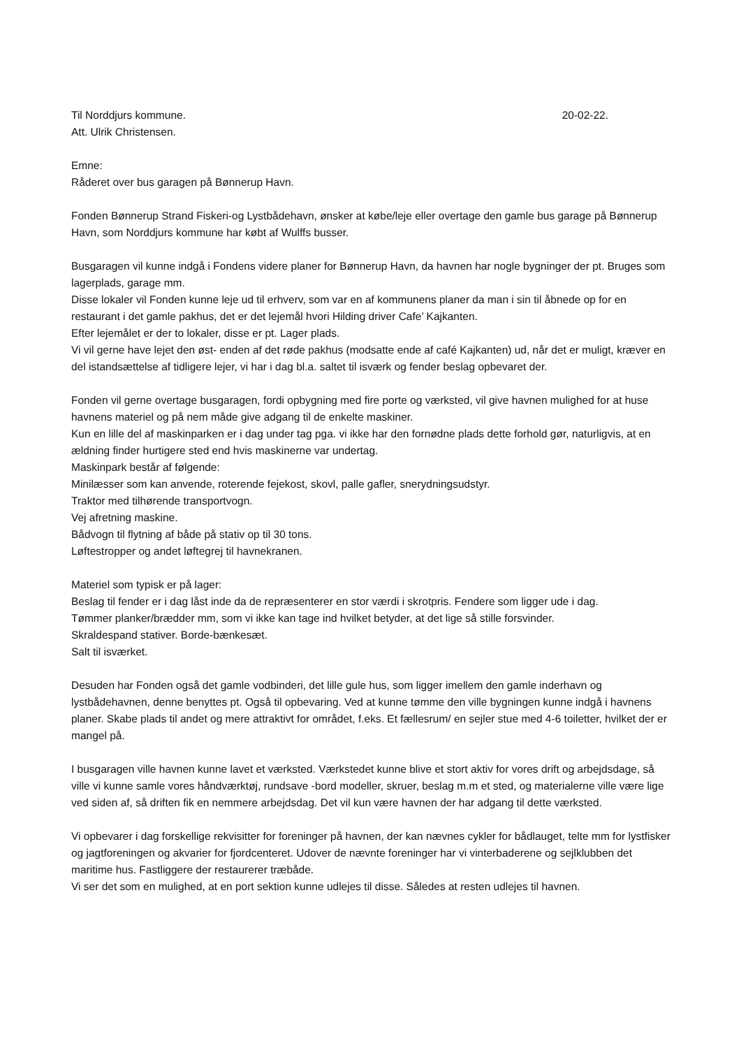Til Norddjurs kommune. 20-02-22.
Att. Ulrik Christensen.
Emne:
Råderet over bus garagen på Bønnerup Havn.
Fonden Bønnerup Strand Fiskeri-og Lystbådehavn, ønsker at købe/leje eller overtage den gamle bus garage på Bønnerup Havn, som Norddjurs kommune har købt af Wulffs busser.
Busgaragen vil kunne indgå i Fondens videre planer for Bønnerup Havn, da havnen har nogle bygninger der pt. Bruges som lagerplads, garage mm.
Disse lokaler vil Fonden kunne leje ud til erhverv, som var en af kommunens planer da man i sin til åbnede op for en restaurant i det gamle pakhus, det er det lejemål hvori Hilding driver Cafe’ Kajkanten.
Efter lejemålet er der to lokaler, disse er pt. Lager plads.
Vi vil gerne have lejet den øst- enden af det røde pakhus (modsatte ende af café Kajkanten) ud, når det er muligt, kræver en del istandsættelse af tidligere lejer, vi har i dag bl.a. saltet til isværk og fender beslag opbevaret der.
Fonden vil gerne overtage busgaragen, fordi opbygning med fire porte og værksted, vil give havnen mulighed for at huse havnens materiel og på nem måde give adgang til de enkelte maskiner.
Kun en lille del af maskinparken er i dag under tag pga. vi ikke har den fornødne plads dette forhold gør, naturligvis, at en ældning finder hurtigere sted end hvis maskinerne var undertag.
Maskinpark består af følgende:
Minilæsser som kan anvende, roterende fejekost, skovl, palle gafler, snerydningsudstyr.
Traktor med tilhørende transportvogn.
Vej afretning maskine.
Bådvogn til flytning af både på stativ op til 30 tons.
Løftestropper og andet løftegrej til havnekranen.
Materiel som typisk er på lager:
Beslag til fender er i dag låst inde da de repræsenterer en stor værdi i skrotpris. Fendere som ligger ude i dag.
Tømmer planker/brædder mm, som vi ikke kan tage ind hvilket betyder, at det lige så stille forsvinder.
Skraldespand stativer. Borde-bænkesæt.
Salt til isværket.
Desuden har Fonden også det gamle vodbinderi, det lille gule hus, som ligger imellem den gamle inderhavn og lystbådehavnen, denne benyttes pt. Også til opbevaring. Ved at kunne tømme den ville bygningen kunne indgå i havnens planer. Skabe plads til andet og mere attraktivt for området, f.eks. Et fællesrum/ en sejler stue med 4-6 toiletter, hvilket der er mangel på.
I busgaragen ville havnen kunne lavet et værksted. Værkstedet kunne blive et stort aktiv for vores drift og arbejdsdage, så ville vi kunne samle vores håndværktøj, rundsave -bord modeller, skruer, beslag m.m et sted, og materialerne ville være lige ved siden af, så driften fik en nemmere arbejdsdag. Det vil kun være havnen der har adgang til dette værksted.
Vi opbevarer i dag forskellige rekvisitter for foreninger på havnen, der kan nævnes cykler for bådlauget, telte mm for lystfisker og jagtforeningen og akvarier for fjordcenteret. Udover de nævnte foreninger har vi vinterbaderene og sejlklubben det maritime hus. Fastliggere der restaurerer træbåde.
Vi ser det som en mulighed, at en port sektion kunne udlejes til disse. Således at resten udlejes til havnen.